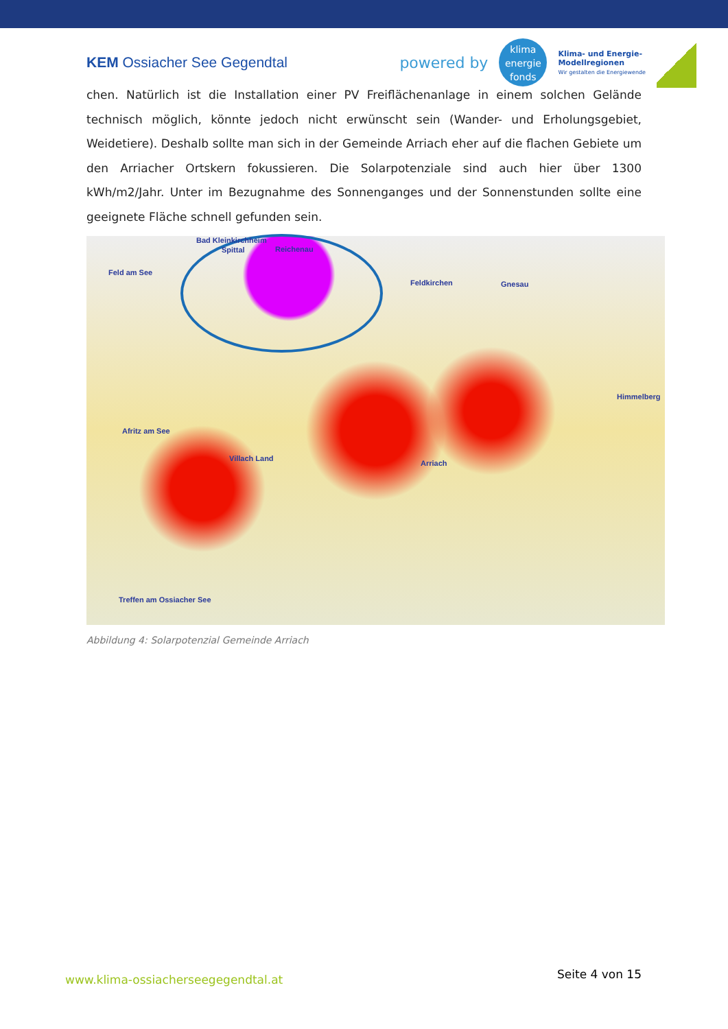KEM Ossiacher See Gegendtal
powered by
klima
energie
fonds
Klima- und Energie-
Modellregionen
Wir gestalten die Energiewende
chen. Natürlich ist die Installation einer PV Freiflächenanlage in einem solchen Gelände technisch möglich, könnte jedoch nicht erwünscht sein (Wander- und Erholungsgebiet, Weidetiere). Deshalb sollte man sich in der Gemeinde Arriach eher auf die flachen Gebiete um den Arriacher Ortskern fokussieren. Die Solarpotenziale sind auch hier über 1300 kWh/m2/Jahr. Unter im Bezugnahme des Sonnenganges und der Sonnenstunden sollte eine geeignete Fläche schnell gefunden sein.
Bad Kleinkirchheim
Spittal Reichenau
Feld am See
Feldkirchen Gnesau
Himmelberg
Afritz am See
Villach Land
Arriach
Treffen am Ossiacher See
Abbildung 4: Solarpotenzial Gemeinde Arriach
www.klima-ossiacherseegegendtal.at Seite 4 von 15